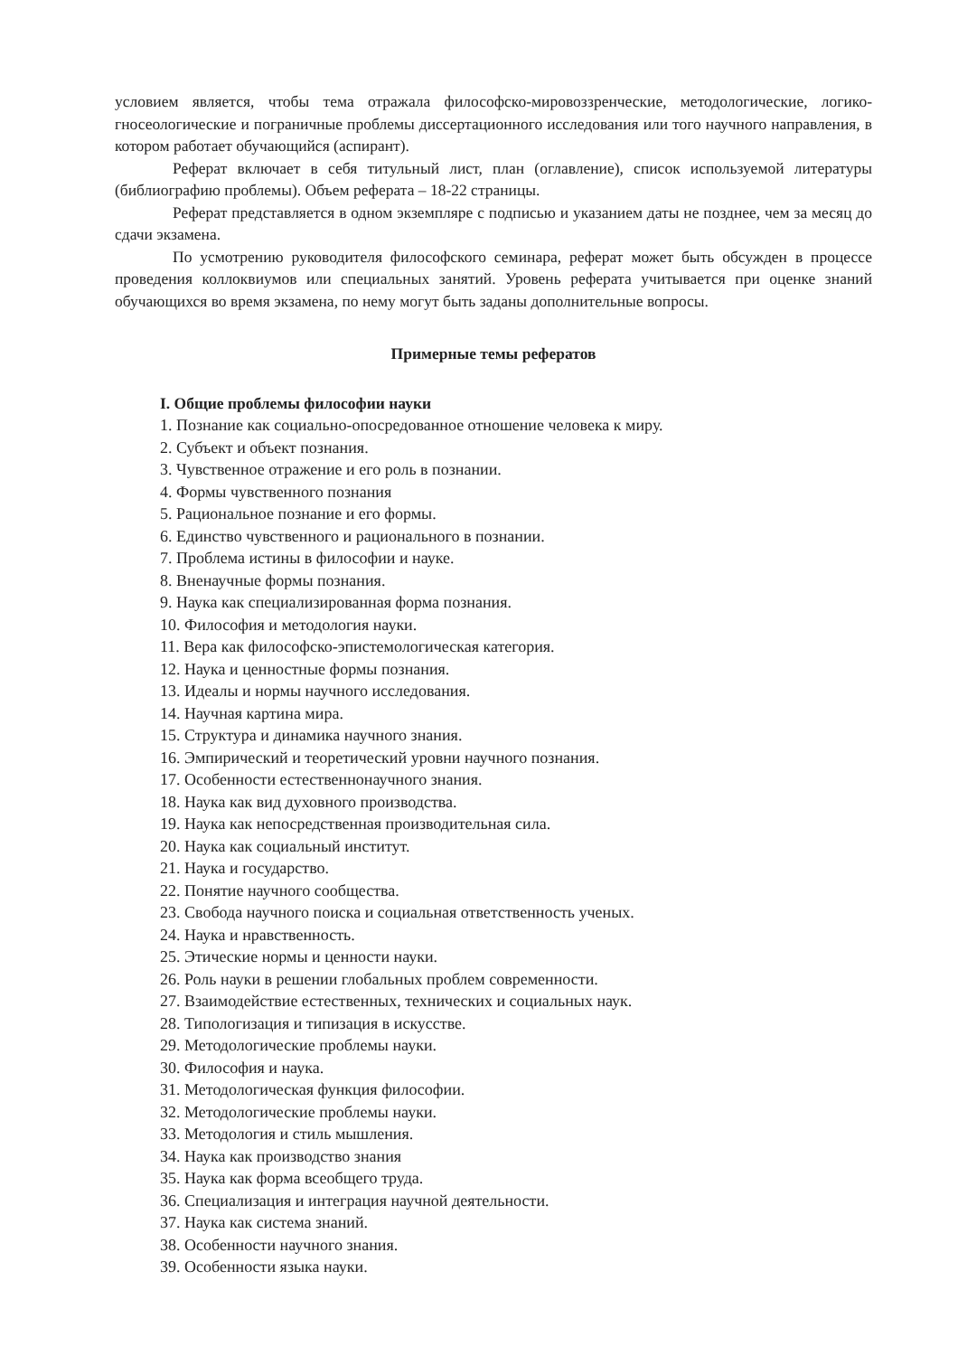условием является, чтобы тема отражала философско-мировоззренческие, методологические, логико-гносеологические и пограничные проблемы диссертационного исследования или того научного направления, в котором работает обучающийся (аспирант).
Реферат включает в себя титульный лист, план (оглавление), список используемой литературы (библиографию проблемы). Объем реферата – 18-22 страницы.
Реферат представляется в одном экземпляре с подписью и указанием даты не позднее, чем за месяц до сдачи экзамена.
По усмотрению руководителя философского семинара, реферат может быть обсужден в процессе проведения коллоквиумов или специальных занятий. Уровень реферата учитывается при оценке знаний обучающихся во время экзамена, по нему могут быть заданы дополнительные вопросы.
Примерные темы рефератов
I. Общие проблемы философии науки
1. Познание как социально-опосредованное отношение человека к миру.
2. Субъект и объект познания.
3. Чувственное отражение и его роль в познании.
4. Формы чувственного познания
5. Рациональное познание и его формы.
6. Единство чувственного и рационального в познании.
7. Проблема истины в философии и науке.
8. Вненаучные формы познания.
9. Наука как специализированная форма познания.
10. Философия и методология науки.
11. Вера как философско-эпистемологическая категория.
12. Наука и ценностные формы познания.
13. Идеалы и нормы научного исследования.
14. Научная картина мира.
15. Структура и динамика научного знания.
16. Эмпирический и теоретический уровни научного познания.
17. Особенности естественнонаучного знания.
18. Наука как вид духовного производства.
19. Наука как непосредственная производительная сила.
20. Наука как социальный институт.
21. Наука и государство.
22. Понятие научного сообщества.
23. Свобода научного поиска и социальная ответственность ученых.
24. Наука и нравственность.
25. Этические нормы и ценности науки.
26. Роль науки в решении глобальных проблем современности.
27. Взаимодействие естественных, технических и социальных наук.
28. Типологизация и типизация в искусстве.
29. Методологические проблемы науки.
30. Философия и наука.
31. Методологическая функция философии.
32. Методологические проблемы науки.
33. Методология и стиль мышления.
34. Наука как производство знания
35. Наука как форма всеобщего труда.
36. Специализация и интеграция научной деятельности.
37. Наука как система знаний.
38. Особенности научного знания.
39. Особенности языка науки.